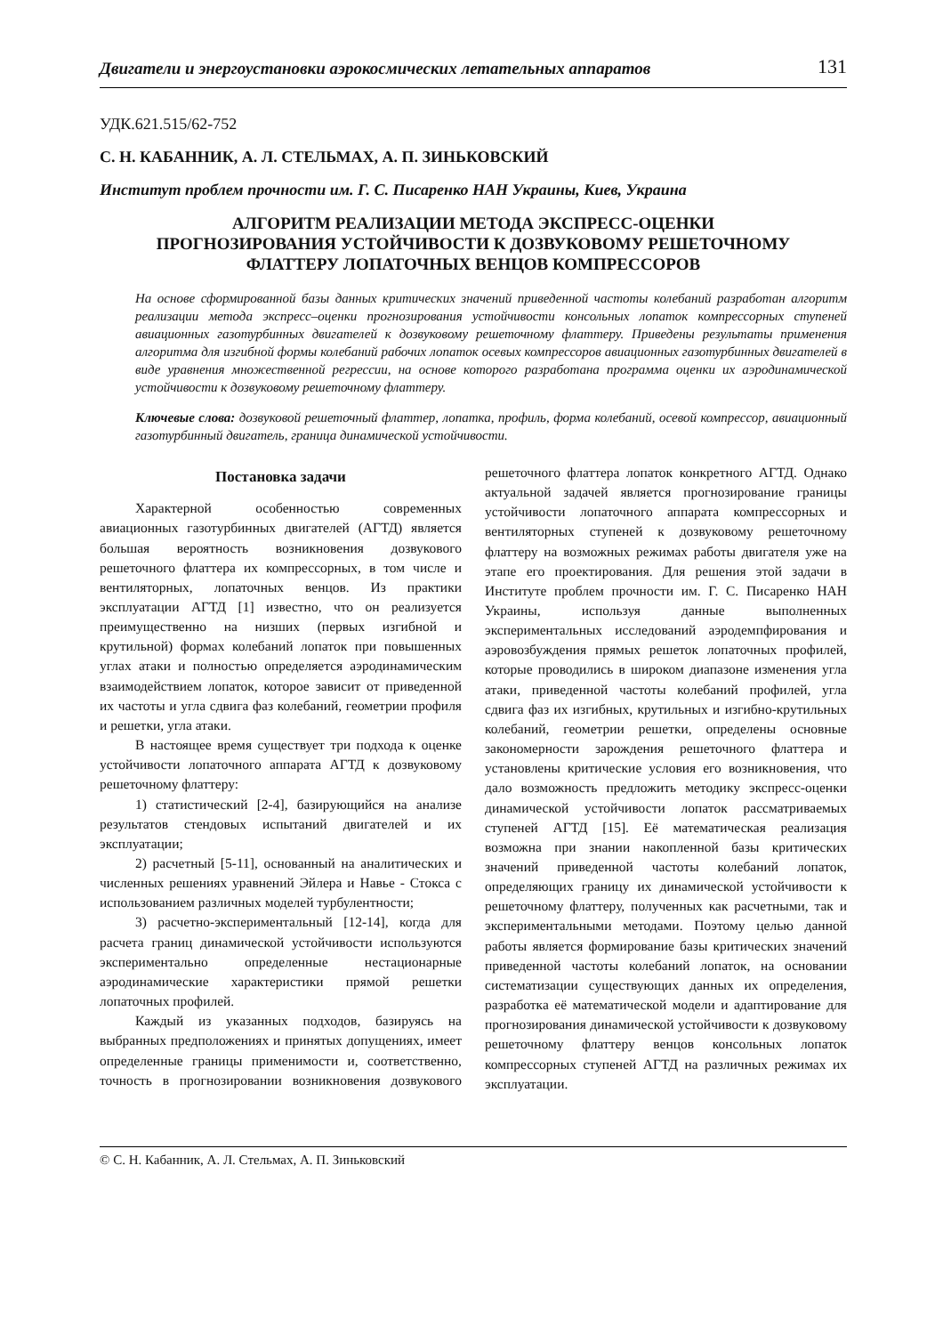Двигатели и энергоустановки аэрокосмических летательных аппаратов 131
УДК.621.515/62-752
С. Н. КАБАННИК, А. Л. СТЕЛЬМАХ, А. П. ЗИНЬКОВСКИЙ
Институт проблем прочности им. Г. С. Писаренко НАН Украины, Киев, Украина
АЛГОРИТМ РЕАЛИЗАЦИИ МЕТОДА ЭКСПРЕСС-ОЦЕНКИ
ПРОГНОЗИРОВАНИЯ УСТОЙЧИВОСТИ К ДОЗВУКОВОМУ РЕШЕТОЧНОМУ
ФЛАТТЕРУ ЛОПАТОЧНЫХ ВЕНЦОВ КОМПРЕССОРОВ
На основе сформированной базы данных критических значений приведенной частоты колебаний разработан алгоритм реализации метода экспресс–оценки прогнозирования устойчивости консольных лопаток компрессорных ступеней авиационных газотурбинных двигателей к дозвуковому решеточному флаттеру. Приведены результаты применения алгоритма для изгибной формы колебаний рабочих лопаток осевых компрессоров авиационных газотурбинных двигателей в виде уравнения множественной регрессии, на основе которого разработана программа оценки их аэродинамической устойчивости к дозвуковому решеточному флаттеру.
Ключевые слова: дозвуковой решеточный флаттер, лопатка, профиль, форма колебаний, осевой компрессор, авиационный газотурбинный двигатель, граница динамической устойчивости.
Постановка задачи
Характерной особенностью современных авиационных газотурбинных двигателей (АГТД) является большая вероятность возникновения дозвукового решеточного флаттера их компрессорных, в том числе и вентиляторных, лопаточных венцов. Из практики эксплуатации АГТД [1] известно, что он реализуется преимущественно на низших (первых изгибной и крутильной) формах колебаний лопаток при повышенных углах атаки и полностью определяется аэродинамическим взаимодействием лопаток, которое зависит от приведенной их частоты и угла сдвига фаз колебаний, геометрии профиля и решетки, угла атаки.
В настоящее время существует три подхода к оценке устойчивости лопаточного аппарата АГТД к дозвуковому решеточному флаттеру:
1) статистический [2-4], базирующийся на анализе результатов стендовых испытаний двигателей и их эксплуатации;
2) расчетный [5-11], основанный на аналитических и численных решениях уравнений Эйлера и Навье - Стокса с использованием различных моделей турбулентности;
3) расчетно-экспериментальный [12-14], когда для расчета границ динамической устойчивости используются экспериментально определенные нестационарные аэродинамические характеристики прямой решетки лопаточных профилей.
Каждый из указанных подходов, базируясь на выбранных предположениях и принятых допущениях, имеет определенные границы применимости и, соответственно, точность в прогнозировании возникновения дозвукового решеточного флаттера лопаток конкретного АГТД. Однако актуальной задачей является прогнозирование границы устойчивости лопаточного аппарата компрессорных и вентиляторных ступеней к дозвуковому решеточному флаттеру на возможных режимах работы двигателя уже на этапе его проектирования. Для решения этой задачи в Институте проблем прочности им. Г. С. Писаренко НАН Украины, используя данные выполненных экспериментальных исследований аэродемпфирования и аэровозбуждения прямых решеток лопаточных профилей, которые проводились в широком диапазоне изменения угла атаки, приведенной частоты колебаний профилей, угла сдвига фаз их изгибных, крутильных и изгибно-крутильных колебаний, геометрии решетки, определены основные закономерности зарождения решеточного флаттера и установлены критические условия его возникновения, что дало возможность предложить методику экспресс-оценки динамической устойчивости лопаток рассматриваемых ступеней АГТД [15]. Её математическая реализация возможна при знании накопленной базы критических значений приведенной частоты колебаний лопаток, определяющих границу их динамической устойчивости к решеточному флаттеру, полученных как расчетными, так и экспериментальными методами. Поэтому целью данной работы является формирование базы критических значений приведенной частоты колебаний лопаток, на основании систематизации существующих данных их определения, разработка её математической модели и адаптирование для прогнозирования динамической устойчивости к дозвуковому решеточному флаттеру венцов консольных лопаток компрессорных ступеней АГТД на различных режимах их эксплуатации.
© С. Н. Кабанник, А. Л. Стельмах, А. П. Зиньковский